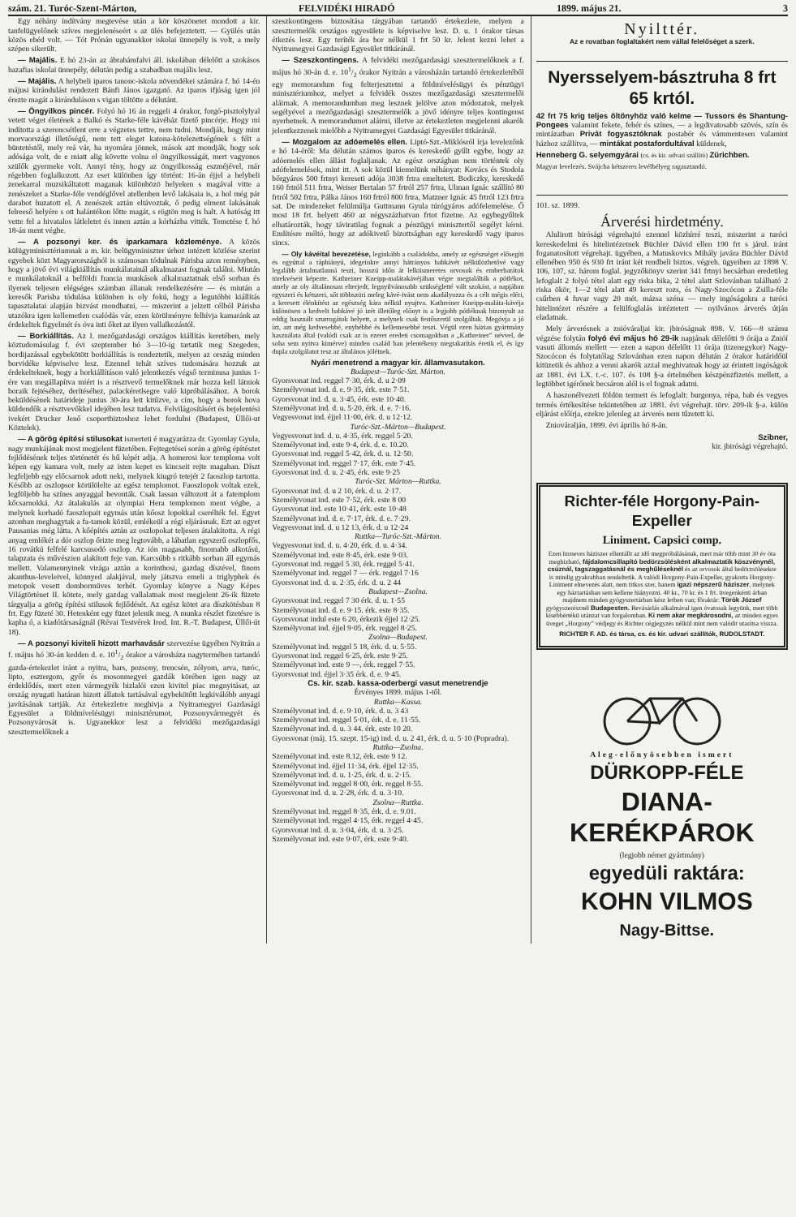szám. 21. Turóc-Szent-Márton, FELVIDÉKI HIRADÓ 1899. május 21. 3
Egy néhány indítvány megtevése után a kör köszönetet mondott a kir. tanfelügyelőnek szíves megjelenéseért s az ülés befejeztetett. — Gyülés után közös ebéd volt. — Tót Prónán ugyanakkor iskolai ünnepély is volt, a mely szépen sikerült.
— Majális. E hó 23-án az ábrahámfalvi áll. iskolában délelőtt a szokásos hazafias iskolai ünnepély, délután pedig a szabadban majális lesz.
— Majális. A helybeli iparos tanonc-iskola növendékei számára f. hó 14-én májusi kirándulást rendezett Bánfi János igazgató. Az iparos ifjúság igen jól érezte magát a kiránduláson s vigan töltötte a délutánt.
— Öngyilkos pincér. Folyó hó 16 án reggeli 4 órakor, forgó-pisztolylyal vetett véget életének a Balkó és Starke-féle kávéház fizető pincérje. Hogy mi indította a szerencsétlent erre a végzetes tettre, nem tudni. Mondják, hogy mint morvaországi illetőségű, nem tett eleget katona-kötelezettségének s félt a büntetéstől, mely reá vár, ha nyomára jönnek, mások azt mondják, hogy sok adósága volt, de e miatt alig követte volna el öngyilkosságát, mert vagyonos szülők gyermeke volt. Annyi tény, hogy az öngyilkosság eszméjével, már régebben foglalkozott. Az eset különben így történt: 16-án éjjel a helybeli zenekarral muzsikáltatott maganak különbözö helyeken s magával vitte a zenészeket a Starke-féle vendéglővel atellenben levő lakásaia is, a hol még pár darabot huzatott el. A zenészek aztán eltávoztak, ő pedig elment lakásának felreeső helyére s ott halántékon lőtte magát, s rögtön meg is halt. A hatóság itt vette fel a hivatalos látleletet és innen aztán a kórházba vitték. Temetése f. hó 18-án ment végbe.
— A pozsonyi ker. és iparkamara közleménye. A közös külügyminisztériumnak a m. kir. belügyminiszter úrhoz intézett közlése szerint egyebek közt Magyarországból is számosan tódulnak Párisba azon reményben, hogy a jövő évi világkiállítás munkálatainál alkalmazast fognak találni. Miután e munkálatoknál a belföldi francia munkások alkalmaztatnak első sorban és ilyenek teljesen elégséges számban állanak rendelkezésére — és miután a keresők Parisba tódulása különben is oly fokú, hogy a legutóbbi kiállítás tapasztalatai alapján bizvást mondhatni, — miszerint a jelzett célból Párisba utazókra igen kellemetlen csalódás vár, ezen körülményre felhívja kamaránk az érdekeltek figyelmét és óva inti őket az ilyen vallalkozástól.
— Borkiállítás. Az I. mezőgazdasági országos kiállítás keretében, mely köztudomásulag f. évi szeptember hó 3—10-ig tartatik meg Szegeden, bordijazással egybekötött borkiállítás is rendeztetik, melyen az ország minden borvidéke képviselve lesz. Ezennel tehát szíves tudomására hozzuk az érdekelteknek, hogy a borkiállításon való jelentkezés végső terminusa junius 1-ére van megállapítva miért is a résztvevő termelőknek már hozza kell látniok boraik fejtéséhez, derítéséhez, palackéretlsegre való kipróbálásához. A borok beküldésének határideje junius 30-ára lett kitűzve, a cím, hogy a borok hova küldendők a résztvevőkkel idejében lesz tudatva. Felvilágosításért és bejelentési ivekért Drucker Jenő csoportbiztoshoz lehet fordulni (Budapest, Üllői-ut Köztelek).
— A görög építési stilusokat ismerteti é magyarázza dr. Gyomlay Gyula, nagy munkájának most megjelent füzetében. Fejtegetései során a görög építészet fejlődésének teljes történetét és hű képét adja. A homerosi kor temploma volt képen egy kamara volt, mely az isten kepet es kincseit rejte magaban. Díszt legfeljebb egy előcsarnok adott neki, melynek kiugró tetejét 2 faoszlop tartotta. Később az oszlopsor körülölelte az egész templomot. Faoszlopok voltak ezek, legföljebb ha színes anyaggal bevonták. Csak lassan változott át a fatemplom kőcsarnokká. Az átalakulás az olympiai Hera templomon ment végbe, a melynek korhadó faoszlopait egymás után kőosz lopokkal cserélték fel. Egyet azonban meghagytak a fa-tamok közül, emlékeül a régi eljárásnak. Ezt az egyet Pausanias még látta. A kőépítés aztán az oszlopokat teljesen átalakította. A régi anyag emlékét a dór oszlop őrizte meg legtovább, a lábatlan egyszerű oszlopfős, 16 rovátkú felfelé karcsusodó oszlop. Az ión magasabb, finomabb alkotású, talapzata és művészien alakított feje van. Karcsúbb s ritkább sorban áll egymás mellett. Valamennyinek virága aztán a korinthosi, gazdag díszével, finom akanthus-leveleivel, könnyed alakjával, mely játszva emeli a triglyphek és metopok vesett dombormüves terhét. Gyomlay könyve a Nagy Képes Világtörténet II. kötete, mely gazdag vallalatnak most megjelent 26-ik füzete tárgyalja a görög építési stilusok fejlődését. Az egész kötet ara díszkötésban 8 frt. Egy füzeté 30. Hetenként egy füzet jelenik meg. A munka részlet fizetésre is kapha ó, a kiadótársaságnál (Révai Testvérek Irod. Int. R.-T. Budapest, Üllői-út 18).
— A pozsonyi kiviteli hizott marhavásár szervezése ügyében Nyitrán a f. május hó 30-án kedden d. e. 101/2 órakor a városháza nagytermében tartandó gazda-értekezlet iránt a nyitra, bars, pozsony, trencsén, zólyom, arva, turóc, lipto, esztergom, győr és mosonmegyei gazdák körében igen nagy az érdeklődés, mert ezen vármegyék hizlalói ezen kivitel piac megnyitásat, az ország nyugati határan hizott állatok tartásával egybekötőtt legkiválóbb anyagi javításának tartják. Az értekezletre meghivja a Nyitramegyei Gazdasági Egyesület a földmívelésügyi minisztérumot, Pozsonyvármegyét és Pozsonyvárosát is. Ugyanekkor lesz a felvidéki mezőgazdasági szesztermelőknek a
szeszkontingens biztosítása tárgyában tartandó értekezlete, melyen a szesztermelők országos egyesülete is képviselve lesz. D. u. 1 órakor társas étkezés lesz. Egy teríték ára bor nélkül 1 frt 50 kr. Jelent kezni lehet a Nyitramegyei Gazdasági Egyesület titkáránál.
— Szeszkontingens. A felvidéki mezőgazdasági szesztermelőknek a f. május hó 30-án d. e. 101/2 órakor Nyitrán a városházán tartandó értekezletéből egy memorandum fog felterjesztetni a földmívelésügyi és pénzügyi minisztériumhoz, melyet a felvidék összes mezőgazdasági szesztermelői aláirnak. A memorandumban meg lesznek jelölve azon módozatok, melyek segélyével a mezőgazdasági szesztermelők a jövő idényre teljes kontingenst nyerhetnek. A memorandumot aláirni, illetve az értekezleten megjelenni akarók jelentkezzenek mielőbb a Nyitramegyei Gazdasági Egyesület titkáránál.
— Mozgalom az adóemelés ellen. Liptó-Szt.-Miklósról írja levelezőnk e hó 14-éről: Ma délután számos iparos és kereskedő gyűlt egybe, hogy az adóemelés ellen állást foglaljanak. Az egész országban nem történtek oly adófelemelések, mint itt. A sok közül kiemelünk néhányat: Kovács és Stodola bőrgyáros 500 frtnyi kereseti adója 3038 frtra emeltetett. Bodiczky, kereskedő 160 frtról 511 frtra, Weiser Bertalan 57 frtról 257 frtra, Ulman Ignác szállító 80 frtról 502 frtra, Pálka János 160 frtról 800 frtra, Matzner Ignác 45 frtról 123 frtra sat. De mindezeket felülmúlja Guttmann Gyula túrógyáros adófelemelése. Ő most 18 frt. helyett 460 az négyszázhatvan frtot fizetne. Az egybegyűltek elhatározták, hogy táviratilag fognak a pénzügyi minisztertől segélyt kérni. Említésre méltó, hogy az adókivető bizottságban egy kereskedő vagy iparos sincs.
— Oly kávéital bevezetése, leginkább a családokba, amely az egészséget elősegíti és egyúttal a táphiányú, idegeinkre annyi hátrányos babkávét nélkülözhetővé vagy legalább ártalmatlanná teszi, hosszú időn át lelkiismeretes orvosok és emberbarátok törekvéseit képezte. Kathreiner Kneipp-malátakávéjában végre megtalálták a pótlékot, amely az oly általánosan elterjedt, legnyilvánosabb szükségletté vált szokást, a napjában egyszeri és kétszeri, sőt többszöri meleg kávé-ivást nem akadályozza és a célt mégis eléri, a keresett élénkítést az egészség kára nélkül nyujtva. Kathreiner Kneipp-maláta-kávéja különösen a kedvelt babkávé jó izét illetőleg előnyt is a legjobb pótléknak bizonyult az eddig használt szurrogátok helyett, a melynek csak festőszerül szolgáltak. Megóvja a jó ízt, azt még kedvesebbé, enyhébbé és kellemesebbé teszi. Végül ezen házias gyártmány használata által (valódi csak az is ezeret eredeti csomagokban a „Kathreiner” névvel, de soha sem nyitva kimérve) minden család ban jelentékeny megtakarítás éretik el, és így dupla szolgálatot tesz az általános jólétnek.
Nyári menetrend a magyar kir. államvasutakon.
Budapest—Turóc-Szt. Márton.
Gyorsvonat ind. reggel 7·30, érk. d. u 2·09
Személyvonat ind. d. e. 9·35, érk. este 7·51.
Gyorsvonat ind. d. u. 3·45, érk. este 10·40.
Személyvonat ind. d. u. 5·20, érk. d. e. 7·16.
Vegyesvonat ind. éjjel 11·00, érk. d. u 12·12.
Turóc-Szt.-Márton—Budapest.
Vegyesvonat ind. d. u. 4·35, érk. reggel 5·20.
Személyvonat ind. este 9·4, érk. d. e. 10.20.
Gyorsvonat ind. reggel 5·42, érk. d. u. 12·50.
Személyvonat ind. reggel 7·17, érk. este 7·45.
Gyorsvonat ind. d. u. 2·45, érk. este 9·25
Turóc-Szt. Márton—Ruttka.
Gyorsvonat ind. d. u 2 10, érk. d. u. 2·17.
Személyvonat ind. este 7·52, érk. este 8 00
Gyorsvonat ind. este 10·41, érk. este 10·48
Személyvonat ind. d. e. 7·17, érk. d. e. 7·29.
Vegyesvonat ind. d. u 12 13, érk. d. u 12·24
Ruttka—Turóc-Szt.-Márton.
Vegyesvonat ind. d. u. 4·20, érk. d. u. 4·34.
Személyvonat ind. este 8·45, érk. este 9·03.
Gyorsvonat ind. reggel 5 30, érk. reggel 5·41.
Személyvonat ind. reggel 7 — érk. reggel 7·16
Gyorsvonat ind. d. u. 2·35, érk. d. u. 2 44
Budapest—Zsolna.
Gyorsvonat ind. reggel 7 30 érk. d. u. 1·55
Személyvonat ind. d. e. 9·15. érk. este 8·35.
Gyorsvonat indul este 6 20, érkezik éjjel 12·25.
Személyvonat ind. éjjel 9·05, érk. reggel 8·25.
Zsolna—Budapest.
Személyvonat ind. reggel 5 18, érk. d. u. 5·55.
Gyorsvonat ind. reggel 6·25, érk. este 9·25.
Személyvonat ind. este 9 —, érk. reggel 7·55.
Gyorsvonat ind. éjjel 3·35 érk. d. e. 9·45.
Cs. kir. szab. kassa-oderbergi vasut menetrendje
Érvényes 1899. május 1-től.
Ruttka—Kassa.
Személyvonat ind. d. e. 9·10, érk. d. u. 3 43
Személyvonat ind. reggel 5·01, érk. d. e. 11·55.
Személyvonat ind. d. u. 3 44. érk. este 10 20.
Gyorsvonat (máj. 15. szept. 15-ig) ind. d. u. 2 41, érk. d. u. 5·10 (Popradra).
Ruttka—Zsolna.
Személyvonat ind. este 8.12, érk. este 9 12.
Személyvonat ind. éjjel 11·34, érk. éjjel 12·35.
Személyvonat ind. d. u. 1·25, érk. d. u. 2·15.
Személyvonat ind. reggel 8·00, érk. reggel 8·55.
Gyorsvonat ind. d. u. 2·28, érk. d. u. 3·10.
Zsolna—Ruttka.
Személyvonat ind. reggel 8·35, érk. d. e. 9.01.
Személyvonat ind. reggel 4·15, érk. reggel 4·45.
Gyorsvonat ind. d. u. 3·04, érk. d. u. 3·25.
Személyvonat ind. este 9·07, érk. este 9·40.
Nyilttér.
Az e rovatban foglaltakért nem vállal felelőséget a szerk.
Nyersselyem-básztruha 8 frt 65 krtól.
42 frt 75 krig teljes öltönyhöz való kelme — Tussors és Shantung-Pongees valamint fekete, fehér és színes, — a legdivatosabb szövés, szín és mintázatban Privát fogyasztóknak postabér és vámmentesen valamint házhoz szállítva, — mintákat postafordultával küldenek,
Henneberg G. selyemgyárai (cs. és kir. udvari szállító) Zürichben.
Magyar levelezés. Svájcba kétszeres levélbélyeg ragasztandó.
101. sz. 1899.
Árverési hirdetmény.
Alulirott birósági végrehajtó ezennel közhírré teszi, miszerint a turóci kereskedelmi és hitelintézetnek Büchler Dávid ellen 190 frt s járul. iránt foganatosított végrehajt. ügyében, a Matuskovics Mihály javára Büchler Dávid ellenében 950 és 930 frt iránt két rendbeli biztos. végreh. ügyeiben az 1898 V. 106, 107, sz. három foglal. jegyzőkönyv szerint 341 frtnyi becsárban eredetileg lefoglalt 2 folyó tétel alatt egy riska bika, 2 tétel alatt Szlovánban található 2 riska ökör, 1—2 tétel alatt 49 kereszt rozs, és Nagy-Szocócon a Zsilla-féle csűrben 4 fuvar vagy 20 mét. mázsa széna — mely ingóságokra a turóci hitelintézet részére a felülfoglalás intéztetett — nyilvános árverés útján eladatnak.
Mely árverésnek a znióváraljai kir. jbiróságnak 898. V. 166—8 számu végzése folytán folyó évi május hó 29-ik napjának délelőtti 9 órája a Znióí vasuti állomás mellett — ezen a napon délelőtt 11 órája (tizenegykor) Nagy-Szocócon és folytatólag Szlovánban ezen napon délután 2 órakor határidőül kitüzetik és ahhoz a venni akarók azzal meghivatnak hogy az érintett ingóságok az 1881. évi LX. t.-c. 107. és 108 §-a értelmében készpénzfizetés mellett, a legtöbbet igérőnek becsáron alól is el fognak adatni.
A haszonélvezeti földön termett és lefoglalt: burgonya, répa, bab és vegyes termés értékesítése tekintetében az 1881. évi végrehajt. törv. 209-ik §-a. külön eljárást előírja, ezekre jelenleg az árverés nem tűzetett ki.
Zniováralján, 1899. évi április hó 8-án.
Szibner,
kir. jbirósági végrehajtó.
Richter-féle Horgony-Pain-Expeller
Liniment. Capsici comp.
Ezen hirneves háziszer ellentállt az idő megpróbálásának, mert már több mint 30 év óta megbizható, fájdalomcsillapító bedörzsölésként alkalmaztatik köszvénynél, csúznál, tagszaggatásnál és meghűléseknél és az orvosok által bedörzsölésekre is mindig gyakrabban rendeltetik. A valódi Horgony-Pain-Expeller, gyakorta Horgony-Liniment elnevezés alatt, nem titkos szer, hanem igazi népszerű háziszer, melynek egy háztartásban sem kellene hiányozni. 40 kr., 70 kr. és 1 frt. üvegenkénti árban majdnem minden gyógyszertárban kész letben van; főraktár: Török József gyógyszerésznél Budapesten. Bevásárlás alkalmával igen óvatosak legyünk, mert több kisebbértékü utánzat van forgalomban. Ki nem akar megkárosodni, az minden egyes üveget „Horgony” védjegy és Richter cégjegyzés nélkül mint nem valódit utasítsa vissza.
RICHTER F. AD. és társa, cs. és kir. udvari szállítók, RUDOLSTADT.
Aleg-előnyösebben ismert
DÜRKOPP-FÉLE
DIANA-KERÉKPÁROK
(legjobb német gyártmány)
egyedüli raktára:
KOHN VILMOS
Nagy-Bittse.